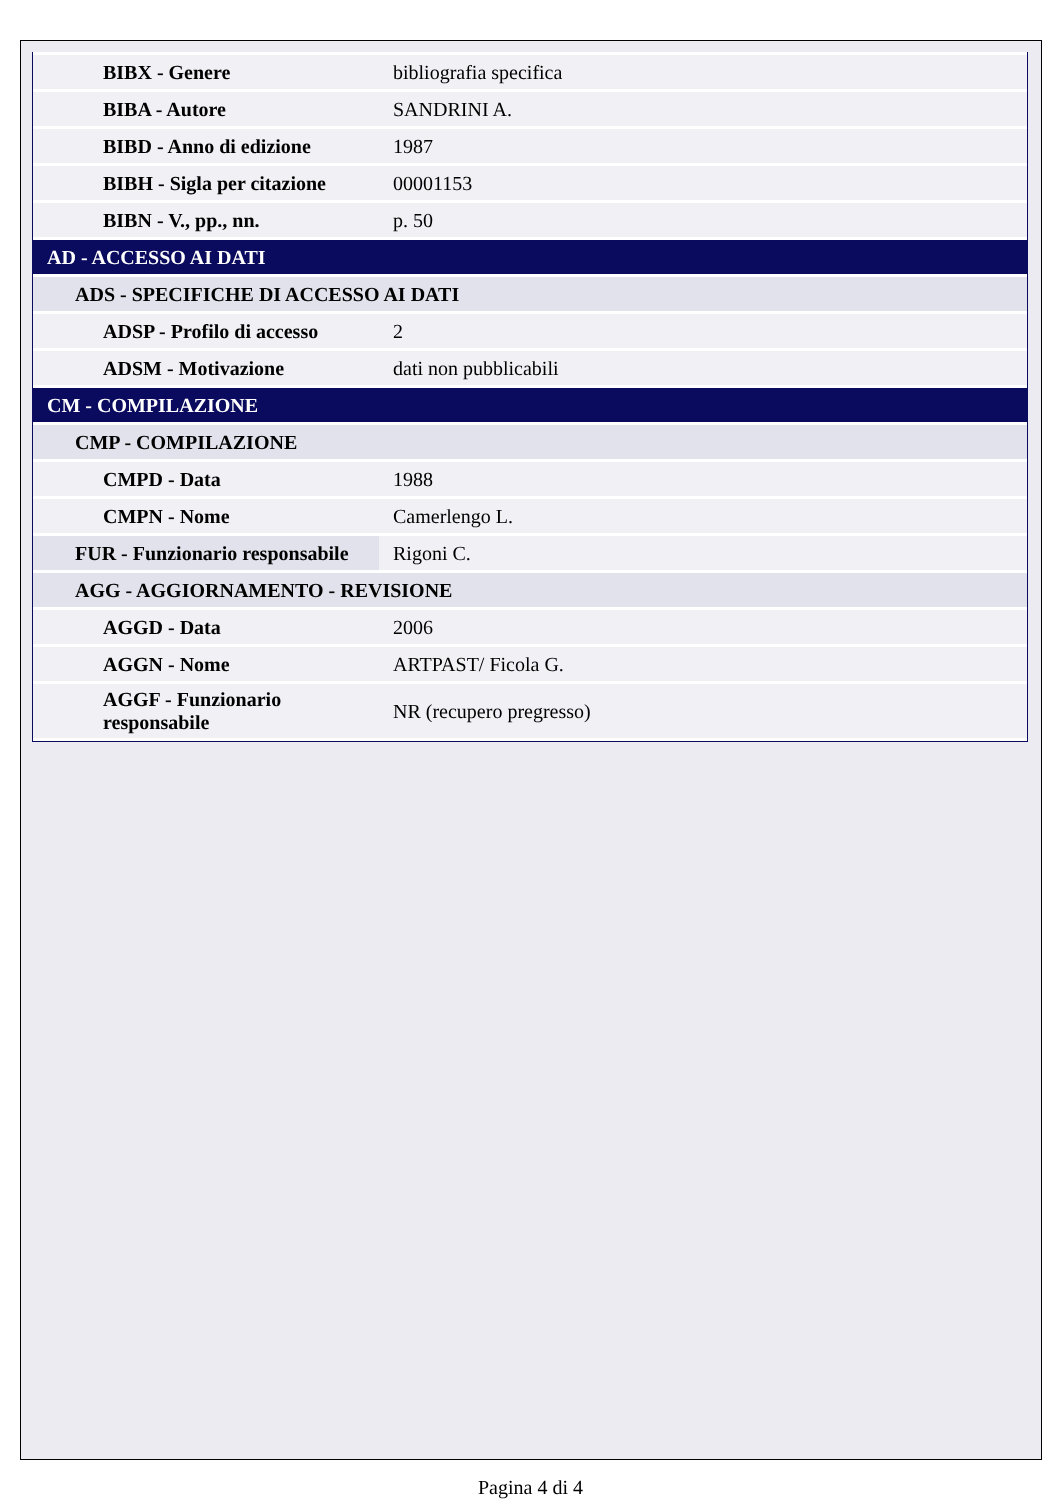| BIBX - Genere | bibliografia specifica |
| BIBA - Autore | SANDRINI A. |
| BIBD - Anno di edizione | 1987 |
| BIBH - Sigla per citazione | 00001153 |
| BIBN - V., pp., nn. | p. 50 |
| AD - ACCESSO AI DATI | |
| ADS - SPECIFICHE DI ACCESSO AI DATI | |
| ADSP - Profilo di accesso | 2 |
| ADSM - Motivazione | dati non pubblicabili |
| CM - COMPILAZIONE | |
| CMP - COMPILAZIONE | |
| CMPD - Data | 1988 |
| CMPN - Nome | Camerlengo L. |
| FUR - Funzionario responsabile | Rigoni C. |
| AGG - AGGIORNAMENTO - REVISIONE | |
| AGGD - Data | 2006 |
| AGGN - Nome | ARTPAST/ Ficola G. |
| AGGF - Funzionario responsabile | NR (recupero pregresso) |
Pagina 4 di 4